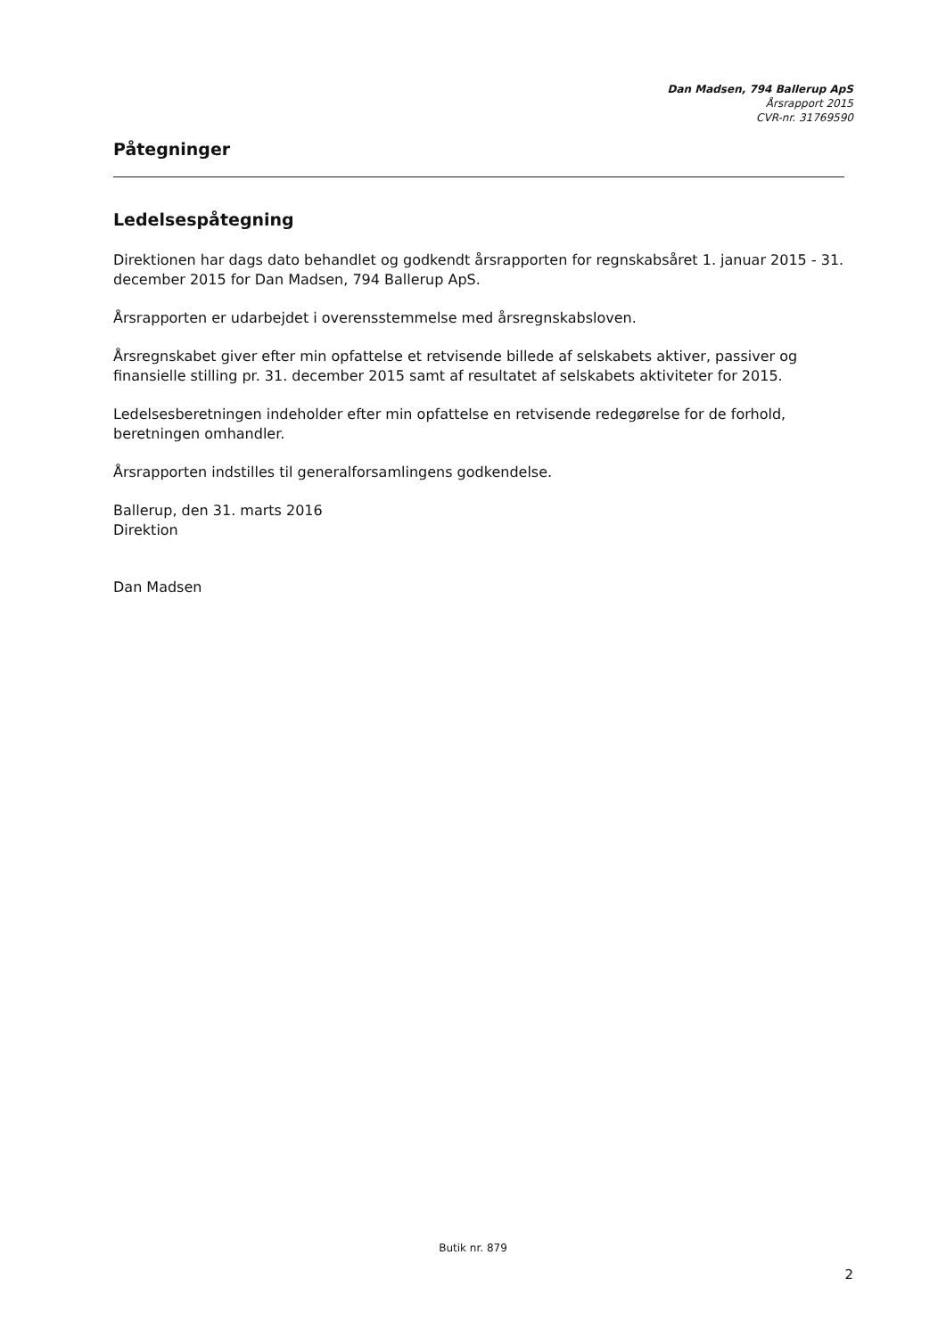Dan Madsen, 794 Ballerup ApS
Årsrapport 2015
CVR-nr. 31769590
Påtegninger
Ledelsespåtegning
Direktionen har dags dato behandlet og godkendt årsrapporten for regnskabsåret 1. januar 2015 - 31. december 2015 for Dan Madsen, 794 Ballerup ApS.
Årsrapporten er udarbejdet i overensstemmelse med årsregnskabsloven.
Årsregnskabet giver efter min opfattelse et retvisende billede af selskabets aktiver, passiver og finansielle stilling pr. 31. december 2015 samt af resultatet af selskabets aktiviteter for 2015.
Ledelsesberetningen indeholder efter min opfattelse en retvisende redegørelse for de forhold, beretningen omhandler.
Årsrapporten indstilles til generalforsamlingens godkendelse.
Ballerup, den 31. marts 2016
Direktion
Dan Madsen
Butik nr. 879
2